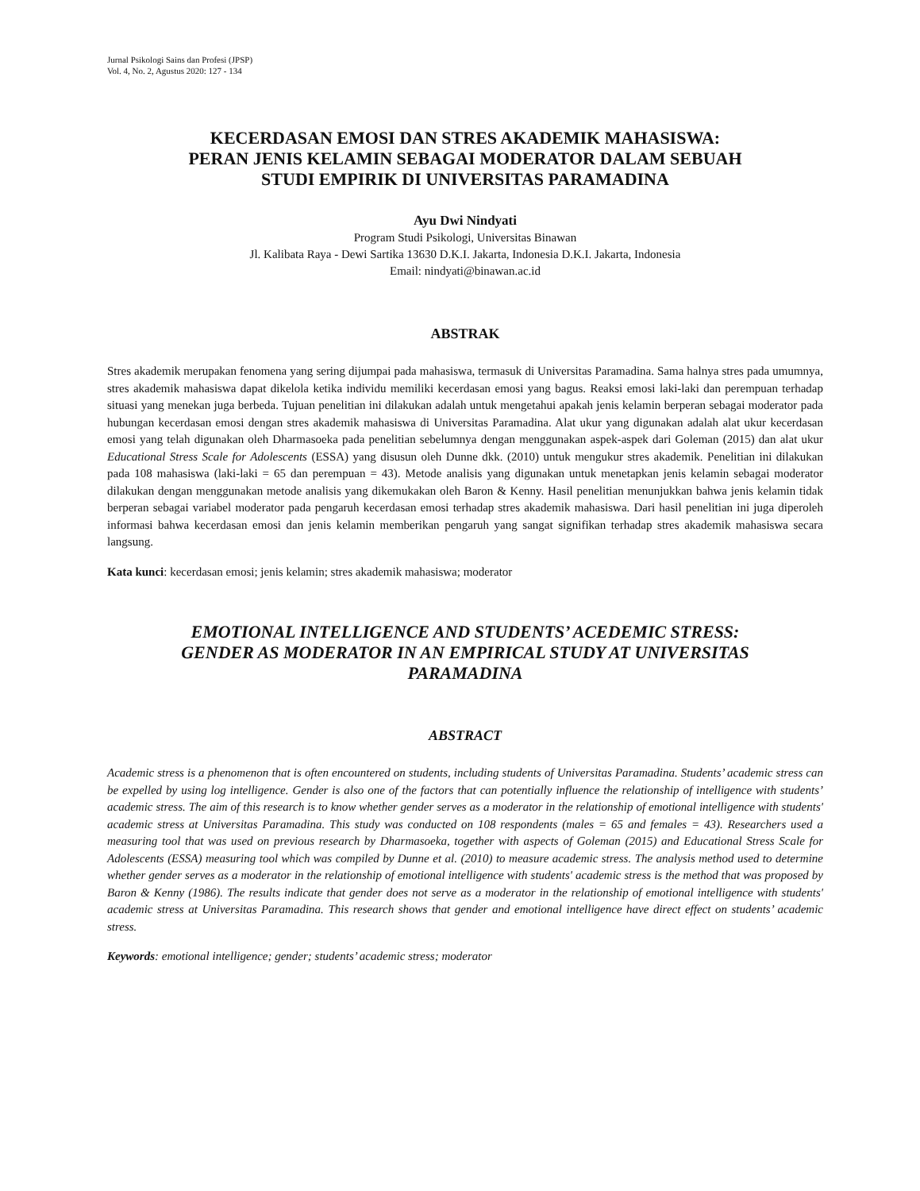Jurnal Psikologi Sains dan Profesi (JPSP)
Vol. 4, No. 2, Agustus 2020: 127 - 134
KECERDASAN EMOSI DAN STRES AKADEMIK MAHASISWA:
PERAN JENIS KELAMIN SEBAGAI MODERATOR DALAM SEBUAH
STUDI EMPIRIK DI UNIVERSITAS PARAMADINA
Ayu Dwi Nindyati
Program Studi Psikologi, Universitas Binawan
Jl. Kalibata Raya - Dewi Sartika 13630 D.K.I. Jakarta, Indonesia D.K.I. Jakarta, Indonesia
Email: nindyati@binawan.ac.id
ABSTRAK
Stres akademik merupakan fenomena yang sering dijumpai pada mahasiswa, termasuk di Universitas Paramadina. Sama halnya stres pada umumnya, stres akademik mahasiswa dapat dikelola ketika individu memiliki kecerdasan emosi yang bagus. Reaksi emosi laki-laki dan perempuan terhadap situasi yang menekan juga berbeda. Tujuan penelitian ini dilakukan adalah untuk mengetahui apakah jenis kelamin berperan sebagai moderator pada hubungan kecerdasan emosi dengan stres akademik mahasiswa di Universitas Paramadina. Alat ukur yang digunakan adalah alat ukur kecerdasan emosi yang telah digunakan oleh Dharmasoeka pada penelitian sebelumnya dengan menggunakan aspek-aspek dari Goleman (2015) dan alat ukur Educational Stress Scale for Adolescents (ESSA) yang disusun oleh Dunne dkk. (2010) untuk mengukur stres akademik. Penelitian ini dilakukan pada 108 mahasiswa (laki-laki = 65 dan perempuan = 43). Metode analisis yang digunakan untuk menetapkan jenis kelamin sebagai moderator dilakukan dengan menggunakan metode analisis yang dikemukakan oleh Baron & Kenny. Hasil penelitian menunjukkan bahwa jenis kelamin tidak berperan sebagai variabel moderator pada pengaruh kecerdasan emosi terhadap stres akademik mahasiswa. Dari hasil penelitian ini juga diperoleh informasi bahwa kecerdasan emosi dan jenis kelamin memberikan pengaruh yang sangat signifikan terhadap stres akademik mahasiswa secara langsung.
Kata kunci: kecerdasan emosi; jenis kelamin; stres akademik mahasiswa; moderator
EMOTIONAL INTELLIGENCE AND STUDENTS’ ACEDEMIC STRESS:
GENDER AS MODERATOR IN AN EMPIRICAL STUDY AT UNIVERSITAS
PARAMADINA
ABSTRACT
Academic stress is a phenomenon that is often encountered on students, including students of Universitas Paramadina. Students’ academic stress can be expelled by using log intelligence. Gender is also one of the factors that can potentially influence the relationship of intelligence with students’ academic stress. The aim of this research is to know whether gender serves as a moderator in the relationship of emotional intelligence with students' academic stress at Universitas Paramadina. This study was conducted on 108 respondents (males = 65 and females = 43). Researchers used a measuring tool that was used on previous research by Dharmasoeka, together with aspects of Goleman (2015) and Educational Stress Scale for Adolescents (ESSA) measuring tool which was compiled by Dunne et al. (2010) to measure academic stress. The analysis method used to determine whether gender serves as a moderator in the relationship of emotional intelligence with students' academic stress is the method that was proposed by Baron & Kenny (1986). The results indicate that gender does not serve as a moderator in the relationship of emotional intelligence with students' academic stress at Universitas Paramadina. This research shows that gender and emotional intelligence have direct effect on students’ academic stress.
Keywords: emotional intelligence; gender; students’ academic stress; moderator